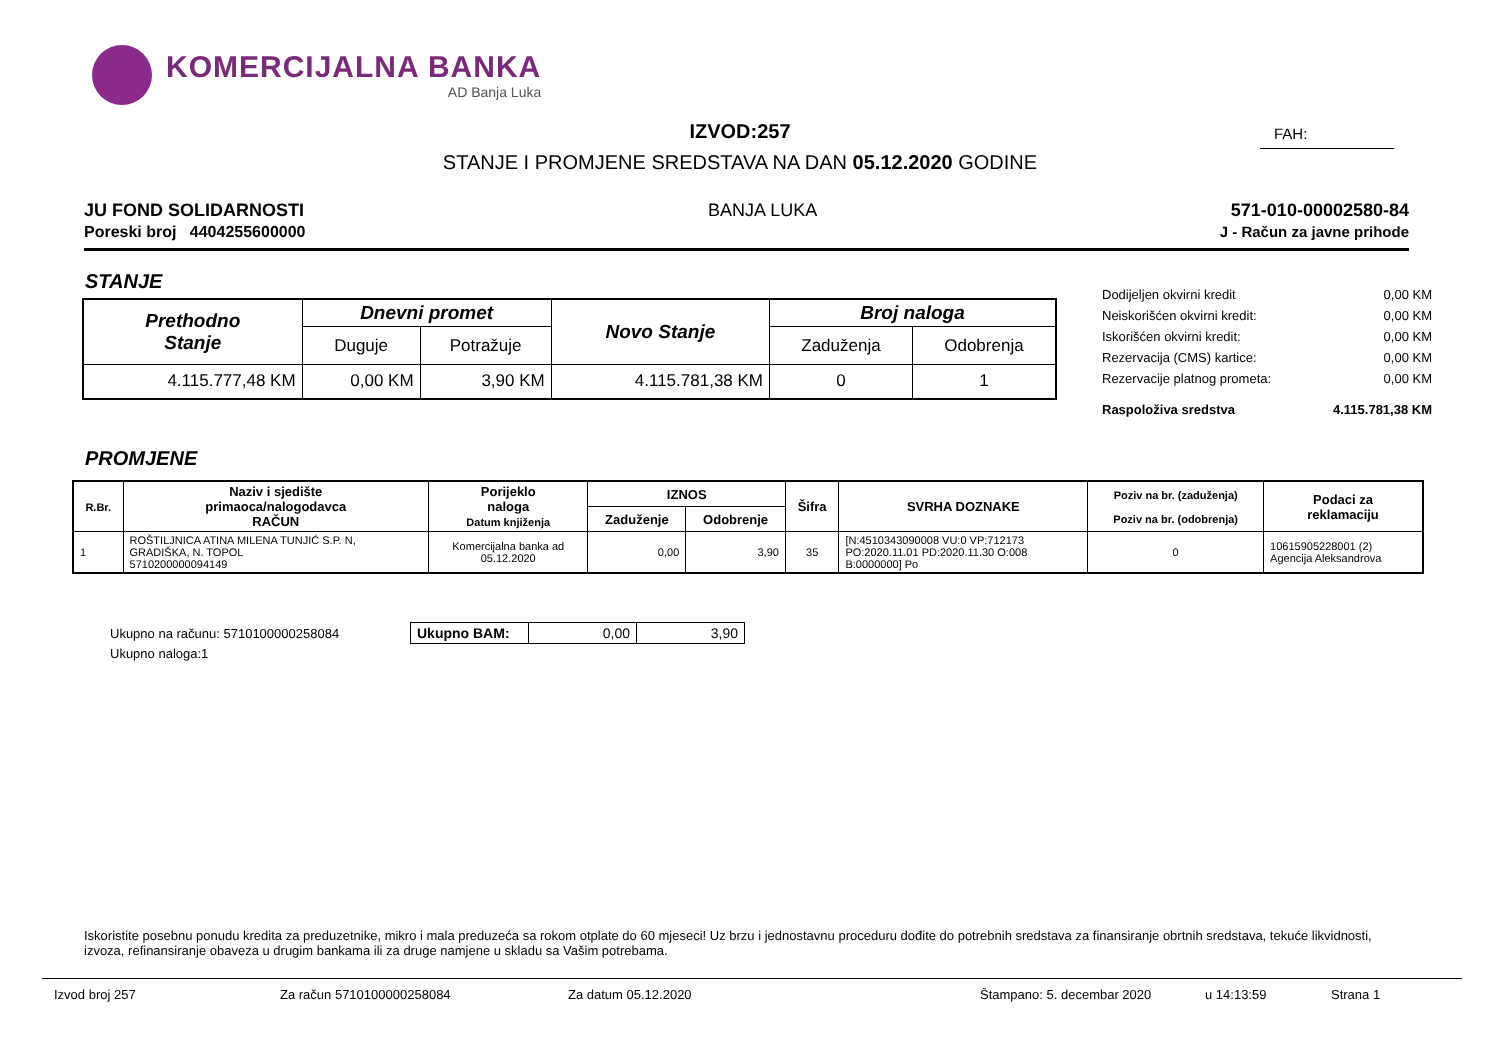KOMERCIJALNA BANKA
AD Banja Luka
IZVOD:257
STANJE I PROMJENE SREDSTAVA NA DAN 05.12.2020 GODINE
FAH:
JU FOND SOLIDARNOSTI
Poreski broj 4404255600000
BANJA LUKA 571-010-00002580-84
J - Račun za javne prihode
STANJE
| Prethodno Stanje | Dnevni promet | | Novo Stanje | Broj naloga | |
| --- | --- | --- | --- | --- | --- |
| | Duguje | Potražuje | | Zaduženja | Odobrenja |
| 4.115.777,48 KM | 0,00 KM | 3,90 KM | 4.115.781,38 KM | 0 | 1 |
Dodijeljen okvirni kredit 0,00 KM
Neiskorišćen okvirni kredit: 0,00 KM
Iskorišćen okvirni kredit: 0,00 KM
Rezervacija (CMS) kartice: 0,00 KM
Rezervacije platnog prometa: 0,00 KM
Raspoloživa sredstva 4.115.781,38 KM
PROMJENE
| R.Br. | Naziv i sjedište primaoca/nalogodavca RAČUN | Porijeklo naloga Datum knjiženja | IZNOS | | Šifra | SVRHA DOZNAKE | Poziv na br. (zaduženja) Poziv na br. (odobrenja) | Podaci za reklamaciju |
| --- | --- | --- | --- | --- | --- | --- | --- | --- |
| | | | Zaduženje | Odobrenje | | | | |
| 1 | ROŠTILJNICA ATINA MILENA TUNJIĆ S.P. N, GRADIŠKA, N. TOPOL 5710200000094149 | Komercijalna banka ad 05.12.2020 | 0,00 | 3,90 | 35 | [N:4510343090008 VU:0 VP:712173 PO:2020.11.01 PD:2020.11.30 O:008 B:0000000] Po | 0 | 10615905228001 (2) Agencija Aleksandrova |
Ukupno na računu: 5710100000258084
Ukupno naloga:1
| Ukupno BAM: | 0,00 | 3,90 |
Iskoristite posebnu ponudu kredita za preduzetnike, mikro i mala preduzeća sa rokom otplate do 60 mjeseci! Uz brzu i jednostavnu proceduru dođite do potrebnih sredstava za finansiranje obrtnih sredstava, tekuće likvidnosti, izvoza, refinansiranje obaveza u drugim bankama ili za druge namjene u skladu sa Vašim potrebama.
Izvod broj 257 Za račun 5710100000258084 Za datum 05.12.2020 Štampano: 5. decembar 2020 u 14:13:59 Strana 1